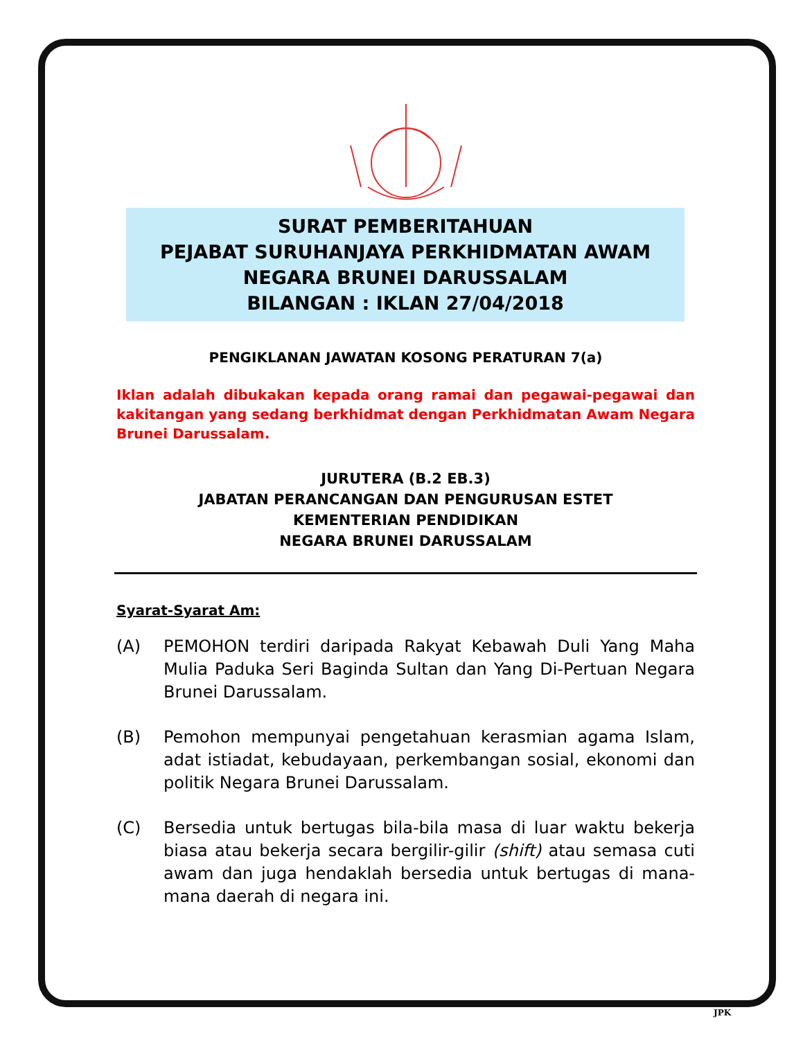SURAT PEMBERITAHUAN
PEJABAT SURUHANJAYA PERKHIDMATAN AWAM
NEGARA BRUNEI DARUSSALAM
BILANGAN : IKLAN 27/04/2018
PENGIKLANAN JAWATAN KOSONG PERATURAN 7(a)
Iklan adalah dibukakan kepada orang ramai dan pegawai-pegawai dan kakitangan yang sedang berkhidmat dengan Perkhidmatan Awam Negara Brunei Darussalam.
JURUTERA (B.2 EB.3)
JABATAN PERANCANGAN DAN PENGURUSAN ESTET
KEMENTERIAN PENDIDIKAN
NEGARA BRUNEI DARUSSALAM
Syarat-Syarat Am:
(A) PEMOHON terdiri daripada Rakyat Kebawah Duli Yang Maha Mulia Paduka Seri Baginda Sultan dan Yang Di-Pertuan Negara Brunei Darussalam.
(B) Pemohon mempunyai pengetahuan kerasmian agama Islam, adat istiadat, kebudayaan, perkembangan sosial, ekonomi dan politik Negara Brunei Darussalam.
(C) Bersedia untuk bertugas bila-bila masa di luar waktu bekerja biasa atau bekerja secara bergilir-gilir (shift) atau semasa cuti awam dan juga hendaklah bersedia untuk bertugas di mana-mana daerah di negara ini.
JPK